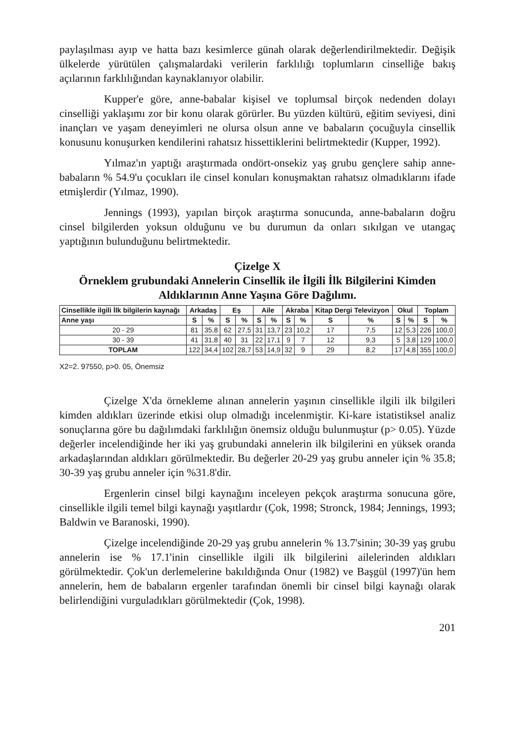paylaşılması ayıp ve hatta bazı kesimlerce günah olarak değerlendirilmektedir. Değişik ülkelerde yürütülen çalışmalardaki verilerin farklılığı toplumların cinselliğe bakış açılarının farklılığından kaynaklanıyor olabilir.
Kupper'e göre, anne-babalar kişisel ve toplumsal birçok nedenden dolayı cinselliği yaklaşımı zor bir konu olarak görürler. Bu yüzden kültürü, eğitim seviyesi, dini inançları ve yaşam deneyimleri ne olursa olsun anne ve babaların çocuğuyla cinsellik konusunu konuşurken kendilerini rahatsız hissettiklerini belirtmektedir (Kupper, 1992).
Yılmaz'ın yaptığı araştırmada ondört-onsekiz yaş grubu gençlere sahip anne-babaların % 54.9'u çocukları ile cinsel konuları konuşmaktan rahatsız olmadıklarını ifade etmişlerdir (Yılmaz, 1990).
Jennings (1993), yapılan birçok araştırma sonucunda, anne-babaların doğru cinsel bilgilerden yoksun olduğunu ve bu durumun da onları sıkılgan ve utangaç yaptığının bulunduğunu belirtmektedir.
Çizelge X
Örneklem grubundaki Annelerin Cinsellik ile İlgili İlk Bilgilerini Kimden Aldıklarının Anne Yaşına Göre Dağılımı.
| Cinsellikle ilgili İlk bilgilerin kaynağı | Arkadaş | | Eş | | Aile | | Akraba | | Kitap Dergi Televizyon | | Okul | | Toplam | |
| --- | --- | --- | --- | --- | --- | --- | --- | --- | --- | --- | --- | --- | --- | --- |
| Anne yaşı | S | % | S | % | S | % | S | % | S | % | S | % | S | % |
| 20 - 29 | 81 | 35,8 | 62 | 27,5 | 31 | 13,7 | 23 | 10,2 | 17 | 7,5 | 12 | 5,3 | 226 | 100,0 |
| 30 - 39 | 41 | 31,8 | 40 | 31 | 22 | 17,1 | 9 | 7 | 12 | 9,3 | 5 | 3,8 | 129 | 100,0 |
| TOPLAM | 122 | 34,4 | 102 | 28,7 | 53 | 14,9 | 32 | 9 | 29 | 8,2 | 17 | 4,8 | 355 | 100,0 |
X2=2. 97550, p>0. 05, Önemsiz
Çizelge X'da örnekleme alınan annelerin yaşının cinsellikle ilgili ilk bilgileri kimden aldıkları üzerinde etkisi olup olmadığı incelenmiştir. Ki-kare istatistiksel analiz sonuçlarına göre bu dağılımdaki farklılığın önemsiz olduğu bulunmuştur (p> 0.05). Yüzde değerler incelendiğinde her iki yaş grubundaki annelerin ilk bilgilerini en yüksek oranda arkadaşlarından aldıkları görülmektedir. Bu değerler 20-29 yaş grubu anneler için % 35.8; 30-39 yaş grubu anneler için %31.8'dir.
Ergenlerin cinsel bilgi kaynağını inceleyen pekçok araştırma sonucuna göre, cinsellikle ilgili temel bilgi kaynağı yaşıtlardır (Çok, 1998; Stronck, 1984; Jennings, 1993; Baldwin ve Baranoski, 1990).
Çizelge incelendiğinde 20-29 yaş grubu annelerin % 13.7'sinin; 30-39 yaş grubu annelerin ise % 17.1'inin cinsellikle ilgili ilk bilgilerini ailelerinden aldıkları görülmektedir. Çok'un derlemelerine bakıldığında Onur (1982) ve Başgül (1997)'ün hem annelerin, hem de babaların ergenler tarafından önemli bir cinsel bilgi kaynağı olarak belirlendiğini vurguladıkları görülmektedir (Çok, 1998).
201